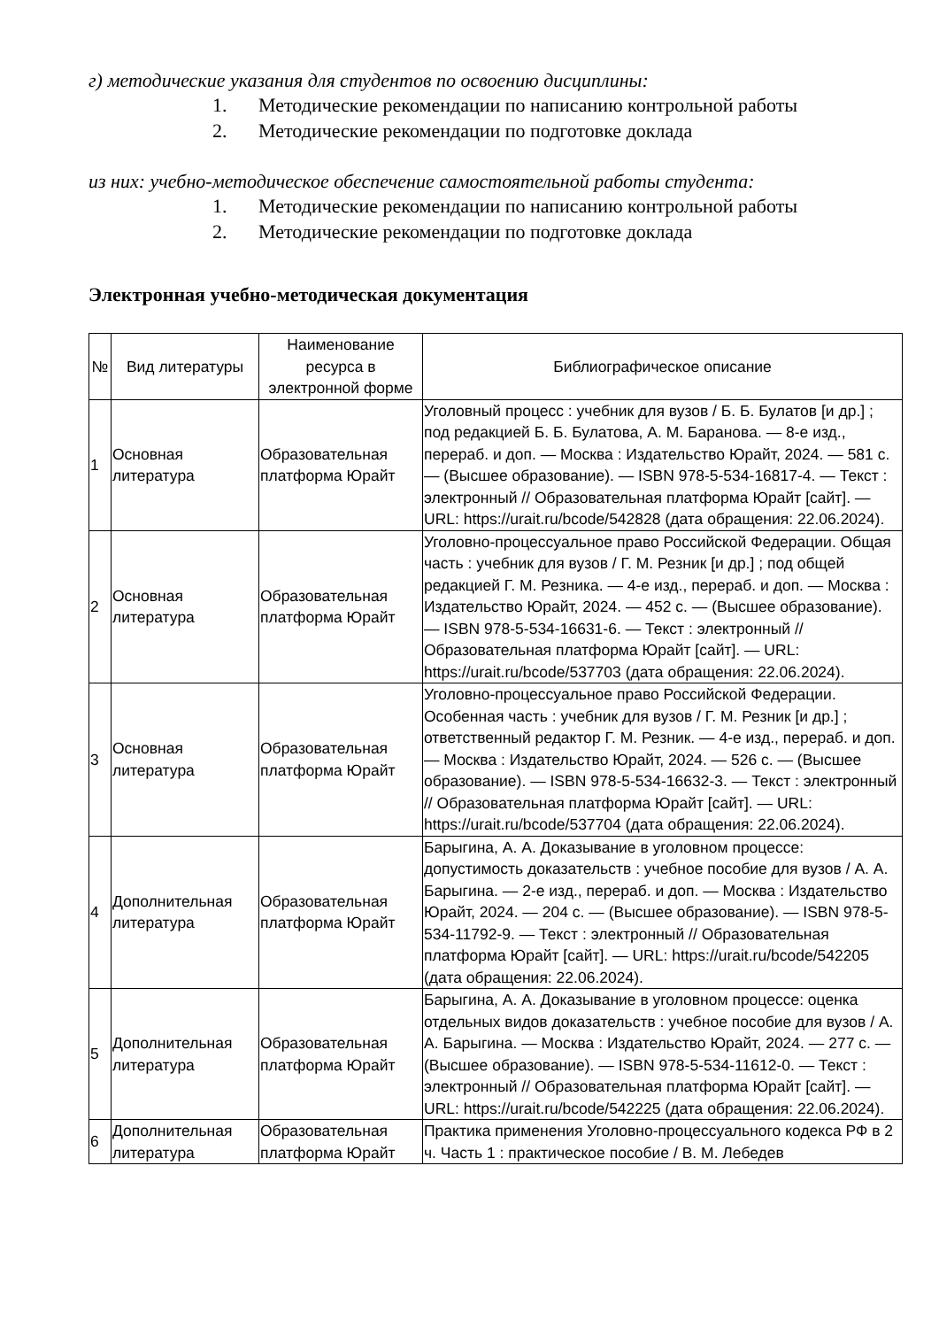г) методические указания для студентов по освоению дисциплины:
1. Методические рекомендации по написанию контрольной работы
2. Методические рекомендации по подготовке доклада
из них: учебно-методическое обеспечение самостоятельной работы студента:
1. Методические рекомендации по написанию контрольной работы
2. Методические рекомендации по подготовке доклада
Электронная учебно-методическая документация
| № | Вид литературы | Наименование ресурса в электронной форме | Библиографическое описание |
| --- | --- | --- | --- |
| 1 | Основная литература | Образовательная платформа Юрайт | Уголовный процесс : учебник для вузов / Б. Б. Булатов [и др.] ; под редакцией Б. Б. Булатова, А. М. Баранова. — 8-е изд., перераб. и доп. — Москва : Издательство Юрайт, 2024. — 581 с. — (Высшее образование). — ISBN 978-5-534-16817-4. — Текст : электронный // Образовательная платформа Юрайт [сайт]. — URL: https://urait.ru/bcode/542828 (дата обращения: 22.06.2024). |
| 2 | Основная литература | Образовательная платформа Юрайт | Уголовно-процессуальное право Российской Федерации. Общая часть : учебник для вузов / Г. М. Резник [и др.] ; под общей редакцией Г. М. Резника. — 4-е изд., перераб. и доп. — Москва : Издательство Юрайт, 2024. — 452 с. — (Высшее образование). — ISBN 978-5-534-16631-6. — Текст : электронный // Образовательная платформа Юрайт [сайт]. — URL: https://urait.ru/bcode/537703 (дата обращения: 22.06.2024). |
| 3 | Основная литература | Образовательная платформа Юрайт | Уголовно-процессуальное право Российской Федерации. Особенная часть : учебник для вузов / Г. М. Резник [и др.] ; ответственный редактор Г. М. Резник. — 4-е изд., перераб. и доп. — Москва : Издательство Юрайт, 2024. — 526 с. — (Высшее образование). — ISBN 978-5-534-16632-3. — Текст : электронный // Образовательная платформа Юрайт [сайт]. — URL: https://urait.ru/bcode/537704 (дата обращения: 22.06.2024). |
| 4 | Дополнительная литература | Образовательная платформа Юрайт | Барыгина, А. А. Доказывание в уголовном процессе: допустимость доказательств : учебное пособие для вузов / А. А. Барыгина. — 2-е изд., перераб. и доп. — Москва : Издательство Юрайт, 2024. — 204 с. — (Высшее образование). — ISBN 978-5-534-11792-9. — Текст : электронный // Образовательная платформа Юрайт [сайт]. — URL: https://urait.ru/bcode/542205 (дата обращения: 22.06.2024). |
| 5 | Дополнительная литература | Образовательная платформа Юрайт | Барыгина, А. А. Доказывание в уголовном процессе: оценка отдельных видов доказательств : учебное пособие для вузов / А. А. Барыгина. — Москва : Издательство Юрайт, 2024. — 277 с. — (Высшее образование). — ISBN 978-5-534-11612-0. — Текст : электронный // Образовательная платформа Юрайт [сайт]. — URL: https://urait.ru/bcode/542225 (дата обращения: 22.06.2024). |
| 6 | Дополнительная литература | Образовательная платформа Юрайт | Практика применения Уголовно-процессуального кодекса РФ в 2 ч. Часть 1 : практическое пособие / В. М. Лебедев |